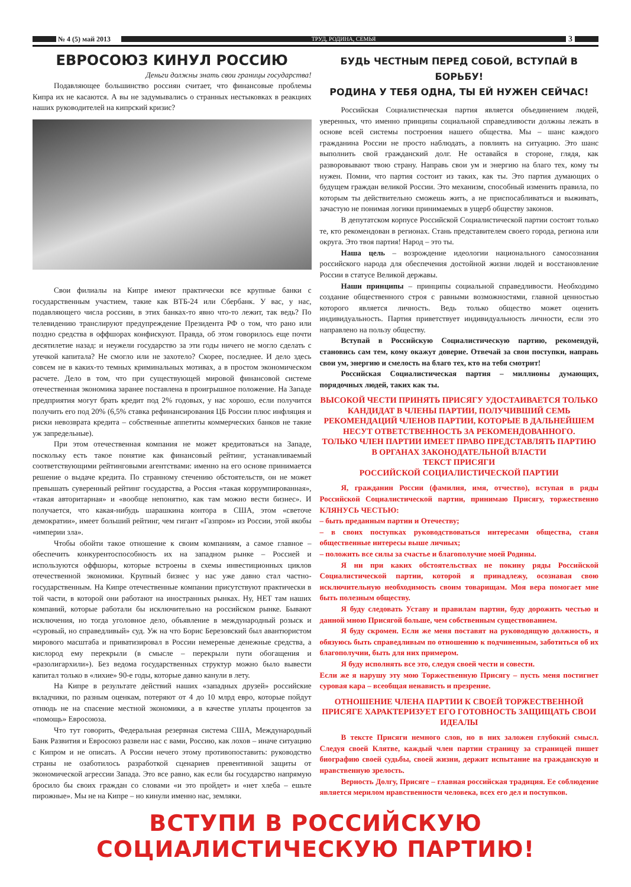№ 4 (5) май 2013
ТРУД, РОДИНА, СЕМЬЯ
3
ЕВРОСОЮЗ КИНУЛ РОССИЮ
Деньги должны знать свои границы государства!
Подавляющее большинство россиян считает, что финансовые проблемы Кипра их не касаются. А вы не задумывались о странных нестыковках в реакциях наших руководителей на кипрский кризис?
Свои филиалы на Кипре имеют практически все крупные банки с государственным участием, такие как ВТБ-24 или Сбербанк. У вас, у нас, подавляющего числа россиян, в этих банках-то явно что-то лежит, так ведь? По телевидению транслируют предупреждение Президента РФ о том, что рано или поздно средства в оффшорах конфискуют. Правда, об этом говорилось еще почти десятилетие назад: и неужели государство за эти годы ничего не могло сделать с утечкой капитала? Не смогло или не захотело? Скорее, последнее. И дело здесь совсем не в каких-то темных криминальных мотивах, а в простом экономическом расчете. Дело в том, что при существующей мировой финансовой системе отечественная экономика заранее поставлена в проигрышное положение. На Западе предприятия могут брать кредит под 2% годовых, у нас хорошо, если получится получить его под 20% (6,5% ставка рефинансирования ЦБ России плюс инфляция и риски невозврата кредита – собственные аппетиты коммерческих банков не такие уж запредельные).
При этом отечественная компания не может кредитоваться на Западе, поскольку есть такое понятие как финансовый рейтинг, устанавливаемый соответствующими рейтинговыми агентствами: именно на его основе принимается решение о выдаче кредита. По странному стечению обстоятельств, он не может превышать суверенный рейтинг государства, а Россия «такая коррумпированная», «такая авторитарная» и «вообще непонятно, как там можно вести бизнес». И получается, что какая-нибудь шарашкина контора в США, этом «светоче демократии», имеет больший рейтинг, чем гигант «Газпром» из России, этой якобы «империи зла».
Чтобы обойти такое отношение к своим компаниям, а самое главное – обеспечить конкурентоспособность их на западном рынке – Россией и используются оффшоры, которые встроены в схемы инвестиционных циклов отечественной экономики. Крупный бизнес у нас уже давно стал частно-государственным. На Кипре отечественные компании присутствуют практически в той части, в которой они работают на иностранных рынках. Ну, НЕТ там наших компаний, которые работали бы исключительно на российском рынке. Бывают исключения, но тогда уголовное дело, объявление в международный розыск и «суровый, но справедливый» суд. Уж на что Борис Березовский был авантюристом мирового масштаба и приватизировал в России немереные денежные средства, а кислород ему перекрыли (в смысле – перекрыли пути обогащения и «разолигархили»). Без ведома государственных структур можно было вывести капитал только в «лихие» 90-е годы, которые давно канули в лету.
На Кипре в результате действий наших «западных друзей» российские вкладчики, по разным оценкам, потеряют от 4 до 10 млрд евро, которые пойдут отнюдь не на спасение местной экономики, а в качестве уплаты процентов за «помощь» Евросоюза.
Что тут говорить, Федеральная резервная система США, Международный Банк Развития и Евросоюз развели нас с вами, Россию, как лохов – иначе ситуацию с Кипром и не описать. А России нечего этому противопоставить: руководство страны не озаботилось разработкой сценариев превентивной защиты от экономической агрессии Запада. Это все равно, как если бы государство напрямую бросило бы своих граждан со словами «и это пройдет» и «нет хлеба – ешьте пирожные». Мы не на Кипре – но кинули именно нас, земляки.
БУДЬ ЧЕСТНЫМ ПЕРЕД СОБОЙ, ВСТУПАЙ В БОРЬБУ!
РОДИНА У ТЕБЯ ОДНА, ТЫ ЕЙ НУЖЕН СЕЙЧАС!
Российская Социалистическая партия является объединением людей, уверенных, что именно принципы социальной справедливости должны лежать в основе всей системы построения нашего общества. Мы – шанс каждого гражданина России не просто наблюдать, а повлиять на ситуацию. Это шанс выполнить свой гражданский долг. Не оставайся в стороне, глядя, как разворовывают твою страну. Направь свои ум и энергию на благо тех, кому ты нужен. Помни, что партия состоит из таких, как ты. Это партия думающих о будущем граждан великой России. Это механизм, способный изменить правила, по которым ты действительно сможешь жить, а не приспосабливаться и выживать, зачастую не понимая логики принимаемых в ущерб обществу законов.
В депутатском корпусе Российской Социалистической партии состоят только те, кто рекомендован в регионах. Стань представителем своего города, региона или округа. Это твоя партия! Народ – это ты.
Наша цель – возрождение идеологии национального самосознания российского народа для обеспечения достойной жизни людей и восстановление России в статусе Великой державы.
Наши принципы – принципы социальной справедливости. Необходимо создание общественного строя с равными возможностями, главной ценностью которого является личность. Ведь только общество может оценить индивидуальность. Партия приветствует индивидуальность личности, если это направлено на пользу обществу.
Вступай в Российскую Социалистическую партию, рекомендуй, становись сам тем, кому окажут доверие. Отвечай за свои поступки, направь свои ум, энергию и смелость на благо тех, кто на тебя смотрит!
Российская Социалистическая партия – миллионы думающих, порядочных людей, таких как ты.
ВЫСОКОЙ ЧЕСТИ ПРИНЯТЬ ПРИСЯГУ УДОСТАИВАЕТСЯ ТОЛЬКО КАНДИДАТ В ЧЛЕНЫ ПАРТИИ, ПОЛУЧИВШИЙ СЕМЬ РЕКОМЕНДАЦИЙ ЧЛЕНОВ ПАРТИИ, КОТОРЫЕ В ДАЛЬНЕЙШЕМ НЕСУТ ОТВЕТСТВЕННОСТЬ ЗА РЕКОМЕНДОВАННОГО.
ТОЛЬКО ЧЛЕН ПАРТИИ ИМЕЕТ ПРАВО ПРЕДСТАВЛЯТЬ ПАРТИЮ В ОРГАНАХ ЗАКОНОДАТЕЛЬНОЙ ВЛАСТИ
ТЕКСТ ПРИСЯГИ
РОССИЙСКОЙ СОЦИАЛИСТИЧЕСКОЙ ПАРТИИ
Я, гражданин России (фамилия, имя, отчество), вступая в ряды Российской Социалистической партии, принимаю Присягу, торжественно КЛЯНУСЬ ЧЕСТЬЮ:
– быть преданным партии и Отечеству;
– в своих поступках руководствоваться интересами общества, ставя общественные интересы выше личных;
– положить все силы за счастье и благополучие моей Родины.
Я ни при каких обстоятельствах не покину ряды Российской Социалистической партии, которой я принадлежу, осознавая свою исключительную необходимость своим товарищам. Моя вера помогает мне быть полезным обществу.
Я буду следовать Уставу и правилам партии, буду дорожить честью и данной мною Присягой больше, чем собственным существованием.
Я буду скромен. Если же меня поставят на руководящую должность, я обязуюсь быть справедливым по отношению к подчиненным, заботиться об их благополучии, быть для них примером.
Я буду исполнять все это, следуя своей чести и совести.
Если же я нарушу эту мою Торжественную Присягу – пусть меня постигнет суровая кара – всеобщая ненависть и презрение.
ОТНОШЕНИЕ ЧЛЕНА ПАРТИИ К СВОЕЙ ТОРЖЕСТВЕННОЙ ПРИСЯГЕ ХАРАКТЕРИЗУЕТ ЕГО ГОТОВНОСТЬ ЗАЩИЩАТЬ СВОИ ИДЕАЛЫ
В тексте Присяги немного слов, но в них заложен глубокий смысл. Следуя своей Клятве, каждый член партии страницу за страницей пишет биографию своей судьбы, своей жизни, держит испытание на гражданскую и нравственную зрелость.
Верность Долгу, Присяге – главная российская традиция. Ее соблюдение является мерилом нравственности человека, всех его дел и поступков.
ВСТУПИ В РОССИЙСКУЮ СОЦИАЛИСТИЧЕСКУЮ ПАРТИЮ!